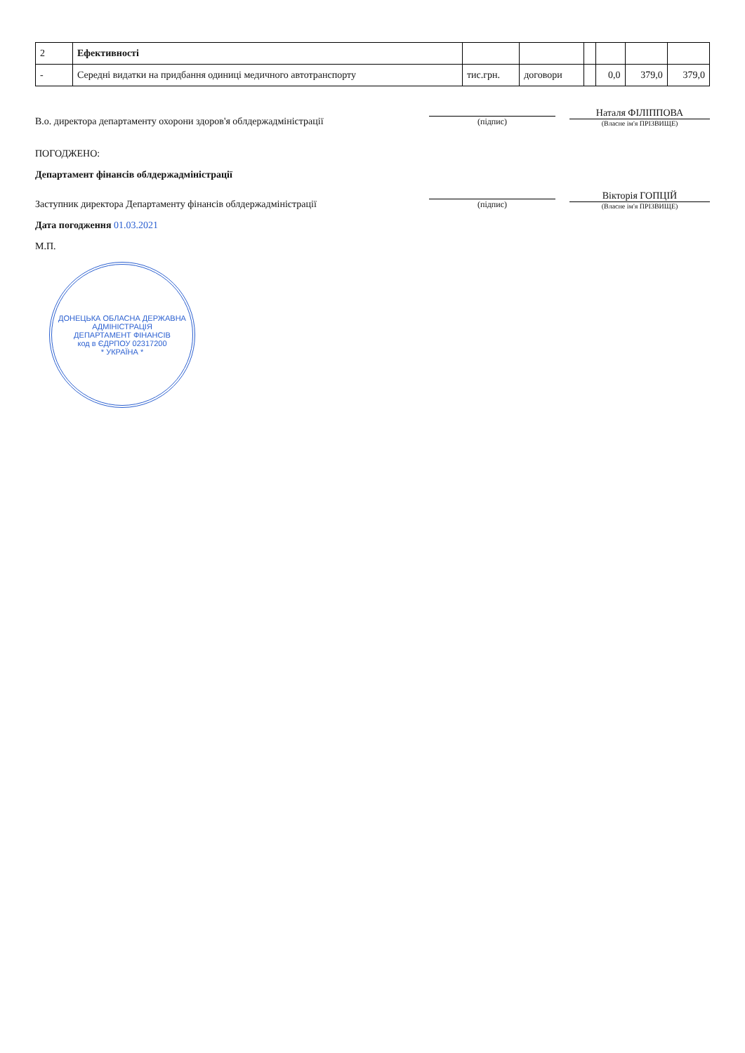| 2 | Ефективності | | | | | | |
| - | Середні видатки на придбання одиниці медичного автотранспорту | тис.грн. | договори | | 0,0 | 379,0 | 379,0 |
В.о. директора департаменту охорони здоров'я облдержадміністрації
(підпис)
Наталя ФІЛІППОВА
(Власне ім'я ПРІЗВИЩЕ)
ПОГОДЖЕНО:
Департамент фінансів облдержадміністрації
Заступник директора Департаменту фінансів облдержадміністрації
(підпис)
Вікторія ГОПЦІЙ
(Власне ім'я ПРІЗВИЩЕ)
Дата погодження 01.03.2021
М.П.
ДОНЕЦЬКА ОБЛАСНА ДЕРЖАВНА АДМІНІСТРАЦІЯ
ДЕПАРТАМЕНТ ФІНАНСІВ
код в ЄДРПОУ 02317200
* УКРАЇНА *